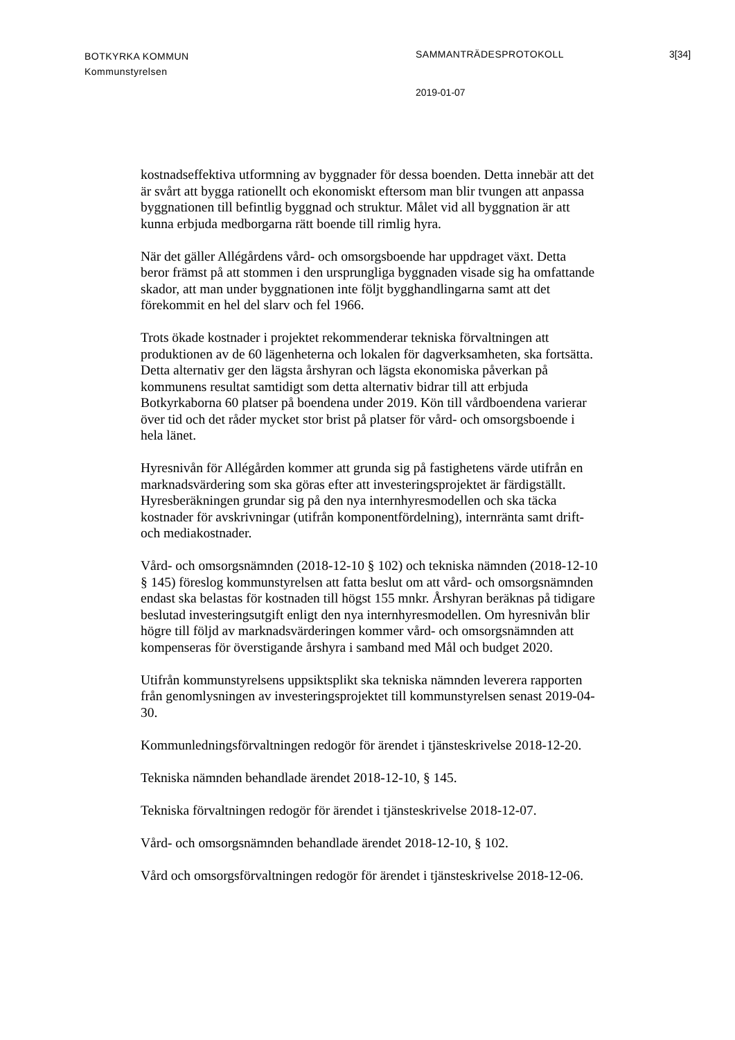BOTKYRKA KOMMUN
Kommunstyrelsen
SAMMANTRÄDESPROTOKOLL 3[34]
2019-01-07
kostnadseffektiva utformning av byggnader för dessa boenden. Detta innebär att det är svårt att bygga rationellt och ekonomiskt eftersom man blir tvungen att anpassa byggnationen till befintlig byggnad och struktur. Målet vid all byggnation är att kunna erbjuda medborgarna rätt boende till rimlig hyra.
När det gäller Allégårdens vård- och omsorgsboende har uppdraget växt. Detta beror främst på att stommen i den ursprungliga byggnaden visade sig ha omfattande skador, att man under byggnationen inte följt bygghandlingarna samt att det förekommit en hel del slarv och fel 1966.
Trots ökade kostnader i projektet rekommenderar tekniska förvaltningen att produktionen av de 60 lägenheterna och lokalen för dagverksamheten, ska fortsätta. Detta alternativ ger den lägsta årshyran och lägsta ekonomiska påverkan på kommunens resultat samtidigt som detta alternativ bidrar till att erbjuda Botkyrkaborna 60 platser på boendena under 2019. Kön till vårdboendena varierar över tid och det råder mycket stor brist på platser för vård- och omsorgsboende i hela länet.
Hyresnivån för Allégården kommer att grunda sig på fastighetens värde utifrån en marknadsvärdering som ska göras efter att investeringsprojektet är färdigställt. Hyresberäkningen grundar sig på den nya internhyresmodellen och ska täcka kostnader för avskrivningar (utifrån komponentfördelning), internränta samt drift- och mediakostnader.
Vård- och omsorgsnämnden (2018-12-10 § 102) och tekniska nämnden (2018-12-10 § 145) föreslog kommunstyrelsen att fatta beslut om att vård- och omsorgsnämnden endast ska belastas för kostnaden till högst 155 mnkr. Årshyran beräknas på tidigare beslutad investeringsutgift enligt den nya internhyresmodellen. Om hyresnivån blir högre till följd av marknadsvärderingen kommer vård- och omsorgsnämnden att kompenseras för överstigande årshyra i samband med Mål och budget 2020.
Utifrån kommunstyrelsens uppsiktsplikt ska tekniska nämnden leverera rapporten från genomlysningen av investeringsprojektet till kommunstyrelsen senast 2019-04-30.
Kommunledningsförvaltningen redogör för ärendet i tjänsteskrivelse 2018-12-20.
Tekniska nämnden behandlade ärendet 2018-12-10, § 145.
Tekniska förvaltningen redogör för ärendet i tjänsteskrivelse 2018-12-07.
Vård- och omsorgsnämnden behandlade ärendet 2018-12-10, § 102.
Vård och omsorgsförvaltningen redogör för ärendet i tjänsteskrivelse 2018-12-06.